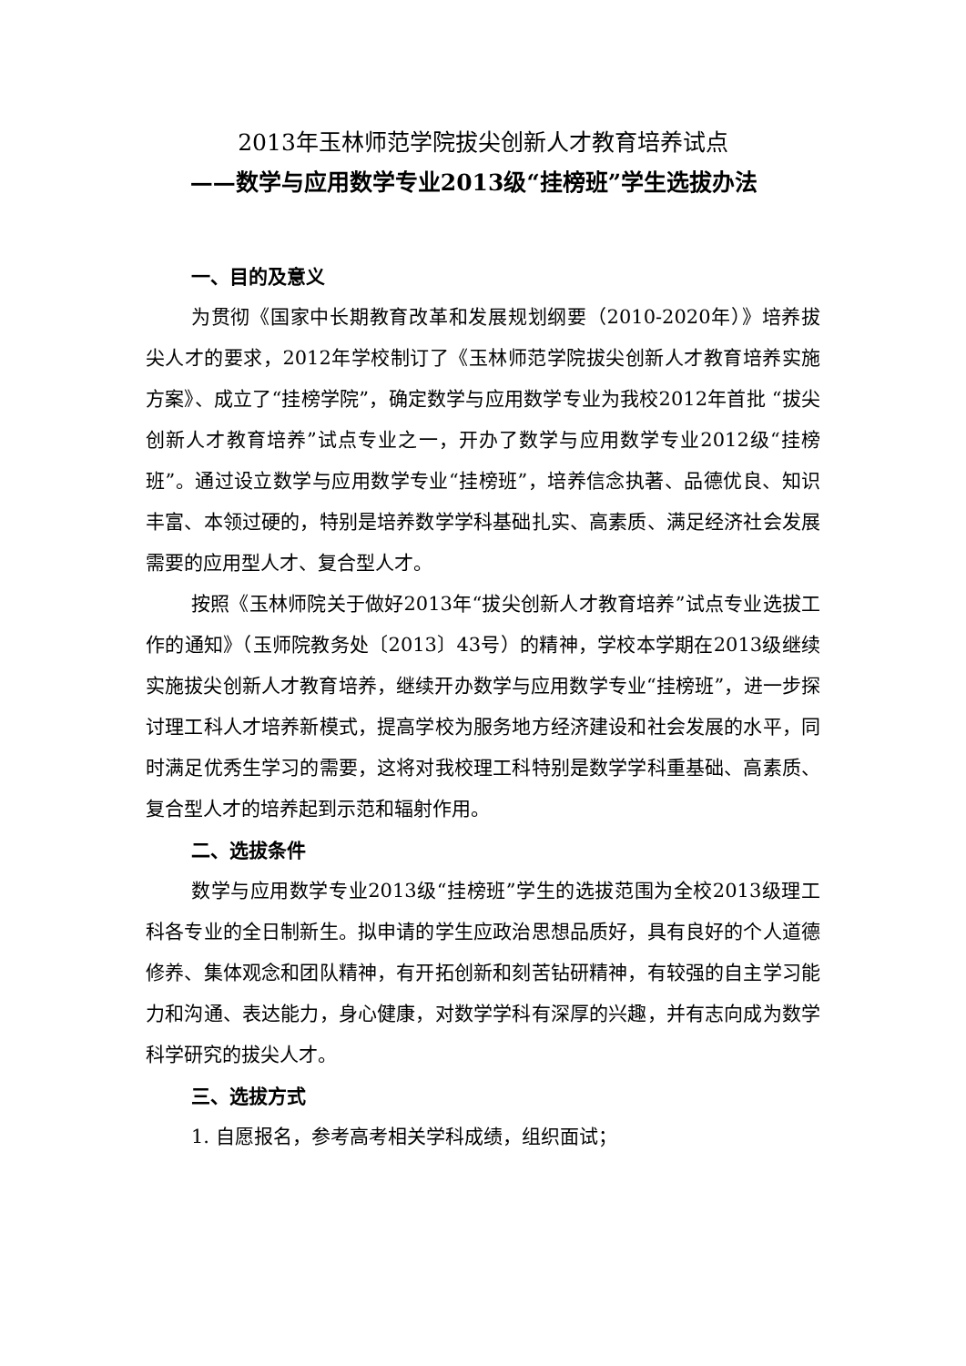2013年玉林师范学院拔尖创新人才教育培养试点
——数学与应用数学专业2013级“挂榜班”学生选拔办法
一、目的及意义
为贯彻《国家中长期教育改革和发展规划纲要（2010-2020年）》培养拔尖人才的要求，2012年学校制订了《玉林师范学院拔尖创新人才教育培养实施方案》、成立了“挂榜学院”，确定数学与应用数学专业为我校2012年首批 “拔尖创新人才教育培养”试点专业之一，开办了数学与应用数学专业2012级“挂榜班”。通过设立数学与应用数学专业“挂榜班”，培养信念执著、品德优良、知识丰富、本领过硬的，特别是培养数学学科基础扎实、高素质、满足经济社会发展需要的应用型人才、复合型人才。
按照《玉林师院关于做好2013年“拔尖创新人才教育培养”试点专业选拔工作的通知》（玉师院教务处〔2013〕43号）的精神，学校本学期在2013级继续实施拔尖创新人才教育培养，继续开办数学与应用数学专业“挂榜班”，进一步探讨理工科人才培养新模式，提高学校为服务地方经济建设和社会发展的水平，同时满足优秀生学习的需要，这将对我校理工科特别是数学学科重基础、高素质、复合型人才的培养起到示范和辐射作用。
二、选拔条件
数学与应用数学专业2013级“挂榜班”学生的选拔范围为全校2013级理工科各专业的全日制新生。拟申请的学生应政治思想品质好，具有良好的个人道德修养、集体观念和团队精神，有开拓创新和刻苦钻研精神，有较强的自主学习能力和沟通、表达能力，身心健康，对数学学科有深厚的兴趣，并有志向成为数学科学研究的拔尖人才。
三、选拔方式
1. 自愿报名，参考高考相关学科成绩，组织面试；